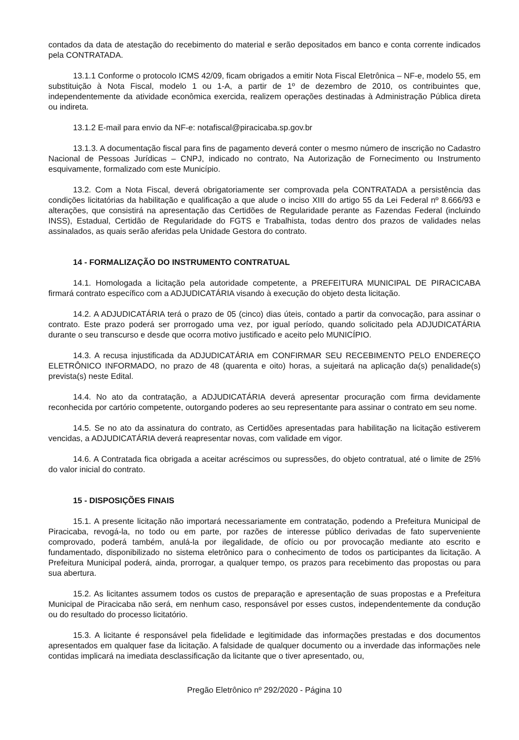contados da data de atestação do recebimento do material e serão depositados em banco e conta corrente indicados pela CONTRATADA.
13.1.1 Conforme o protocolo ICMS 42/09, ficam obrigados a emitir Nota Fiscal Eletrônica – NF-e, modelo 55, em substituição à Nota Fiscal, modelo 1 ou 1-A, a partir de 1º de dezembro de 2010, os contribuintes que, independentemente da atividade econômica exercida, realizem operações destinadas à Administração Pública direta ou indireta.
13.1.2 E-mail para envio da NF-e: notafiscal@piracicaba.sp.gov.br
13.1.3. A documentação fiscal para fins de pagamento deverá conter o mesmo número de inscrição no Cadastro Nacional de Pessoas Jurídicas – CNPJ, indicado no contrato, Na Autorização de Fornecimento ou Instrumento esquivamente, formalizado com este Município.
13.2. Com a Nota Fiscal, deverá obrigatoriamente ser comprovada pela CONTRATADA a persistência das condições licitatórias da habilitação e qualificação a que alude o inciso XIII do artigo 55 da Lei Federal nº 8.666/93 e alterações, que consistirá na apresentação das Certidões de Regularidade perante as Fazendas Federal (incluindo INSS), Estadual, Certidão de Regularidade do FGTS e Trabalhista, todas dentro dos prazos de validades nelas assinalados, as quais serão aferidas pela Unidade Gestora do contrato.
14 - FORMALIZAÇÃO DO INSTRUMENTO CONTRATUAL
14.1. Homologada a licitação pela autoridade competente, a PREFEITURA MUNICIPAL DE PIRACICABA firmará contrato específico com a ADJUDICATÁRIA visando à execução do objeto desta licitação.
14.2. A ADJUDICATÁRIA terá o prazo de 05 (cinco) dias úteis, contado a partir da convocação, para assinar o contrato. Este prazo poderá ser prorrogado uma vez, por igual período, quando solicitado pela ADJUDICATÁRIA durante o seu transcurso e desde que ocorra motivo justificado e aceito pelo MUNICÍPIO.
14.3. A recusa injustificada da ADJUDICATÁRIA em CONFIRMAR SEU RECEBIMENTO PELO ENDEREÇO ELETRÔNICO INFORMADO, no prazo de 48 (quarenta e oito) horas, a sujeitará na aplicação da(s) penalidade(s) prevista(s) neste Edital.
14.4. No ato da contratação, a ADJUDICATÁRIA deverá apresentar procuração com firma devidamente reconhecida por cartório competente, outorgando poderes ao seu representante para assinar o contrato em seu nome.
14.5. Se no ato da assinatura do contrato, as Certidões apresentadas para habilitação na licitação estiverem vencidas, a ADJUDICATÁRIA deverá reapresentar novas, com validade em vigor.
14.6. A Contratada fica obrigada a aceitar acréscimos ou supressões, do objeto contratual, até o limite de 25% do valor inicial do contrato.
15 - DISPOSIÇÕES FINAIS
15.1. A presente licitação não importará necessariamente em contratação, podendo a Prefeitura Municipal de Piracicaba, revogá-la, no todo ou em parte, por razões de interesse público derivadas de fato superveniente comprovado, poderá também, anulá-la por ilegalidade, de ofício ou por provocação mediante ato escrito e fundamentado, disponibilizado no sistema eletrônico para o conhecimento de todos os participantes da licitação. A Prefeitura Municipal poderá, ainda, prorrogar, a qualquer tempo, os prazos para recebimento das propostas ou para sua abertura.
15.2. As licitantes assumem todos os custos de preparação e apresentação de suas propostas e a Prefeitura Municipal de Piracicaba não será, em nenhum caso, responsável por esses custos, independentemente da condução ou do resultado do processo licitatório.
15.3. A licitante é responsável pela fidelidade e legitimidade das informações prestadas e dos documentos apresentados em qualquer fase da licitação. A falsidade de qualquer documento ou a inverdade das informações nele contidas implicará na imediata desclassificação da licitante que o tiver apresentado, ou,
Pregão Eletrônico nº 292/2020 - Página 10